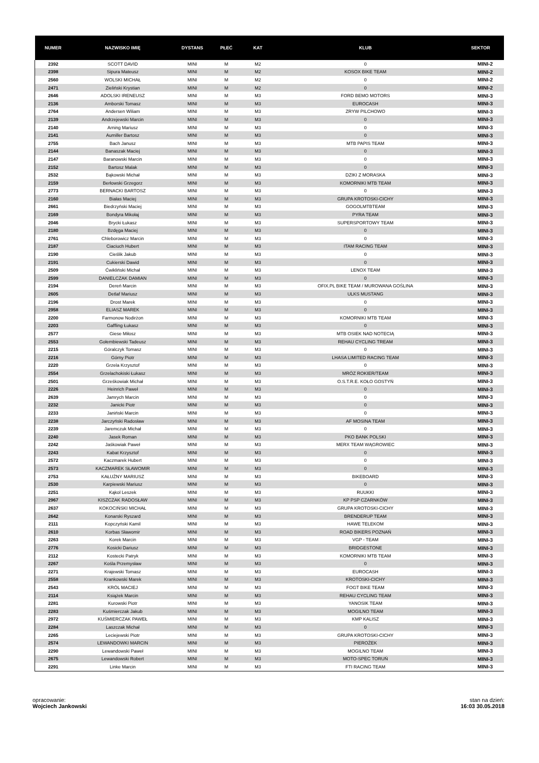| NUMER | NAZWISKO IMIĘ | DYSTANS | PŁEĆ | KAT | KLUB | SEKTOR |
| --- | --- | --- | --- | --- | --- | --- |
| 2392 | SCOTT DAVID | MINI | M | M2 | 0 | MINI-2 |
| 2398 | Sipura Mateusz | MINI | M | M2 | KOSOX BIKE TEAM | MINI-2 |
| 2560 | WOLSKI MICHAŁ | MINI | M | M2 | 0 | MINI-2 |
| 2471 | Zieliński Krystian | MINI | M | M2 | 0 | MINI-2 |
| 2646 | ADOLSKI IRENEUSZ | MINI | M | M3 | FORD BEMO MOTORS | MINI-3 |
| 2136 | Amborski Tomasz | MINI | M | M3 | EUROCASH | MINI-3 |
| 2764 | Andersen Wiliam | MINI | M | M3 | ZRYW PILCHOWO | MINI-3 |
| 2139 | Andrzejewski Marcin | MINI | M | M3 | 0 | MINI-3 |
| 2140 | Arning Mariusz | MINI | M | M3 | 0 | MINI-3 |
| 2141 | Aumiller Bartosz | MINI | M | M3 | 0 | MINI-3 |
| 2755 | Bach Janusz | MINI | M | M3 | MTB PAPIS TEAM | MINI-3 |
| 2144 | Banaszak Maciej | MINI | M | M3 | 0 | MINI-3 |
| 2147 | Baranowski Marcin | MINI | M | M3 | 0 | MINI-3 |
| 2152 | Bartosz Malak | MINI | M | M3 | 0 | MINI-3 |
| 2532 | Bąkowski Michał | MINI | M | M3 | DZIKI Z MORASKA | MINI-3 |
| 2159 | Berłowski Grzegorz | MINI | M | M3 | KOMORNIKI MTB TEAM | MINI-3 |
| 2773 | BERNACKI BARTOSZ | MINI | M | M3 | 0 | MINI-3 |
| 2160 | Białas Maciej | MINI | M | M3 | GRUPA KROTOSKI-CICHY | MINI-3 |
| 2661 | Biedrzyński Maciej | MINI | M | M3 | GOGOLMTBTEAM | MINI-3 |
| 2169 | Bondyra Mikołaj | MINI | M | M3 | PYRA TEAM | MINI-3 |
| 2046 | Brycki Łukasz | MINI | M | M3 | SUPERSPORTOWY TEAM | MINI-3 |
| 2180 | Bzdęga Maciej | MINI | M | M3 | 0 | MINI-3 |
| 2761 | Chleborowicz Marcin | MINI | M | M3 | 0 | MINI-3 |
| 2187 | Ciaciuch Hubert | MINI | M | M3 | ITAM RACING TEAM | MINI-3 |
| 2190 | Cieślik Jakub | MINI | M | M3 | 0 | MINI-3 |
| 2191 | Cukierski Dawid | MINI | M | M3 | 0 | MINI-3 |
| 2509 | Ćwikliński Michał | MINI | M | M3 | LENOX TEAM | MINI-3 |
| 2599 | DANIELCZAK DAMIAN | MINI | M | M3 | 0 | MINI-3 |
| 2194 | Dereń Marcin | MINI | M | M3 | OFIX.PL BIKE TEAM / MUROWANA GOŚLINA | MINI-3 |
| 2605 | Detlaf Mariusz | MINI | M | M3 | ULKS MUSTANG | MINI-3 |
| 2196 | Drost Marek | MINI | M | M3 | 0 | MINI-3 |
| 2958 | ELIASZ MAREK | MINI | M | M3 | 0 | MINI-3 |
| 2200 | Farmonow Nodirżon | MINI | M | M3 | KOMORNIKI MTB TEAM | MINI-3 |
| 2203 | Gaffling Łukasz | MINI | M | M3 | 0 | MINI-3 |
| 2577 | Giese Miłosz | MINI | M | M3 | MTB OSIEK NAD NOTECIĄ | MINI-3 |
| 2553 | Gołembiewski Tadeusz | MINI | M | M3 | REHAU CYCLING TREAM | MINI-3 |
| 2215 | Góralczyk Tomasz | MINI | M | M3 | 0 | MINI-3 |
| 2216 | Górny Piotr | MINI | M | M3 | LHASA LIMITED RACING TEAM | MINI-3 |
| 2220 | Grzela Krzysztof | MINI | M | M3 | 0 | MINI-3 |
| 2554 | Grzelachokiski Łukasz | MINI | M | M3 | MRÓZ ROKIER/TEAM | MINI-3 |
| 2501 | Grześkowiak Michał | MINI | M | M3 | O.S.T.R.E. KOŁO GOSTYŃ | MINI-3 |
| 2226 | Heinrich Paweł | MINI | M | M3 | 0 | MINI-3 |
| 2639 | Jamrych Marcin | MINI | M | M3 | 0 | MINI-3 |
| 2232 | Janicki Piotr | MINI | M | M3 | 0 | MINI-3 |
| 2233 | Janiński Marcin | MINI | M | M3 | 0 | MINI-3 |
| 2238 | Jarczyński Radosław | MINI | M | M3 | AF MOSINA TEAM | MINI-3 |
| 2239 | Jaremczuk Michał | MINI | M | M3 | 0 | MINI-3 |
| 2240 | Jasek Roman | MINI | M | M3 | PKO BANK POLSKI | MINI-3 |
| 2242 | Jaśkowiak Paweł | MINI | M | M3 | MERX TEAM WĄGROWIEC | MINI-3 |
| 2243 | Kabat Krzysztof | MINI | M | M3 | 0 | MINI-3 |
| 2572 | Kaczmarek Hubert | MINI | M | M3 | 0 | MINI-3 |
| 2573 | KACZMAREK SŁAWOMIR | MINI | M | M3 | 0 | MINI-3 |
| 2753 | KAŁUŻNY MARIUSZ | MINI | M | M3 | BIKEBOARD | MINI-3 |
| 2530 | Karpiewski Mariusz | MINI | M | M3 | 0 | MINI-3 |
| 2251 | Kąkol Leszek | MINI | M | M3 | RUUKKI | MINI-3 |
| 2967 | KISZCZAK RADOSŁAW | MINI | M | M3 | KP PSP CZARNKÓW | MINI-3 |
| 2637 | KOKOCIŃSKI MICHAŁ | MINI | M | M3 | GRUPA KROTOSKI-CICHY | MINI-3 |
| 2642 | Konarski Ryszard | MINI | M | M3 | BRENDERUP TEAM | MINI-3 |
| 2111 | Kopczyński Kamil | MINI | M | M3 | HAWE TELEKOM | MINI-3 |
| 2610 | Korbas Sławomir | MINI | M | M3 | ROAD BIKERS POZNAŃ | MINI-3 |
| 2263 | Korek Marcin | MINI | M | M3 | VGP - TEAM | MINI-3 |
| 2776 | Kosicki Dariusz | MINI | M | M3 | BRIDGESTONE | MINI-3 |
| 2112 | Kostecki Patryk | MINI | M | M3 | KOMORNIKI MTB TEAM | MINI-3 |
| 2267 | Kośla Przemysław | MINI | M | M3 | 0 | MINI-3 |
| 2271 | Krajewski Tomasz | MINI | M | M3 | EUROCASH | MINI-3 |
| 2558 | Krankowski Marek | MINI | M | M3 | KROTOSKI-CICHY | MINI-3 |
| 2543 | KRÓL MACIEJ | MINI | M | M3 | FOGT BIKE TEAM | MINI-3 |
| 2114 | Książek Marcin | MINI | M | M3 | REHAU CYCLING TEAM | MINI-3 |
| 2281 | Kurowski Piotr | MINI | M | M3 | YANOSIK TEAM | MINI-3 |
| 2283 | Kuśmierczak Jakub | MINI | M | M3 | MOGILNO TEAM | MINI-3 |
| 2972 | KUŚMIERCZAK PAWEŁ | MINI | M | M3 | KMP KALISZ | MINI-3 |
| 2284 | Laszczak Michał | MINI | M | M3 | 0 | MINI-3 |
| 2265 | Leciejewski Piotr | MINI | M | M3 | GRUPA KROTOSKI-CICHY | MINI-3 |
| 2574 | LEWANDOWKI MARCIN | MINI | M | M3 | PIEROŻEK | MINI-3 |
| 2290 | Lewandowski Paweł | MINI | M | M3 | MOGILNO TEAM | MINI-3 |
| 2675 | Lewandowski Robert | MINI | M | M3 | MOTO-SPEC TORUŃ | MINI-3 |
| 2291 | Linke Marcin | MINI | M | M3 | FTI RACING TEAM | MINI-3 |
opracowanie:
Wojciech Jankowski
stan na dzień:
16:03 30.05.2018